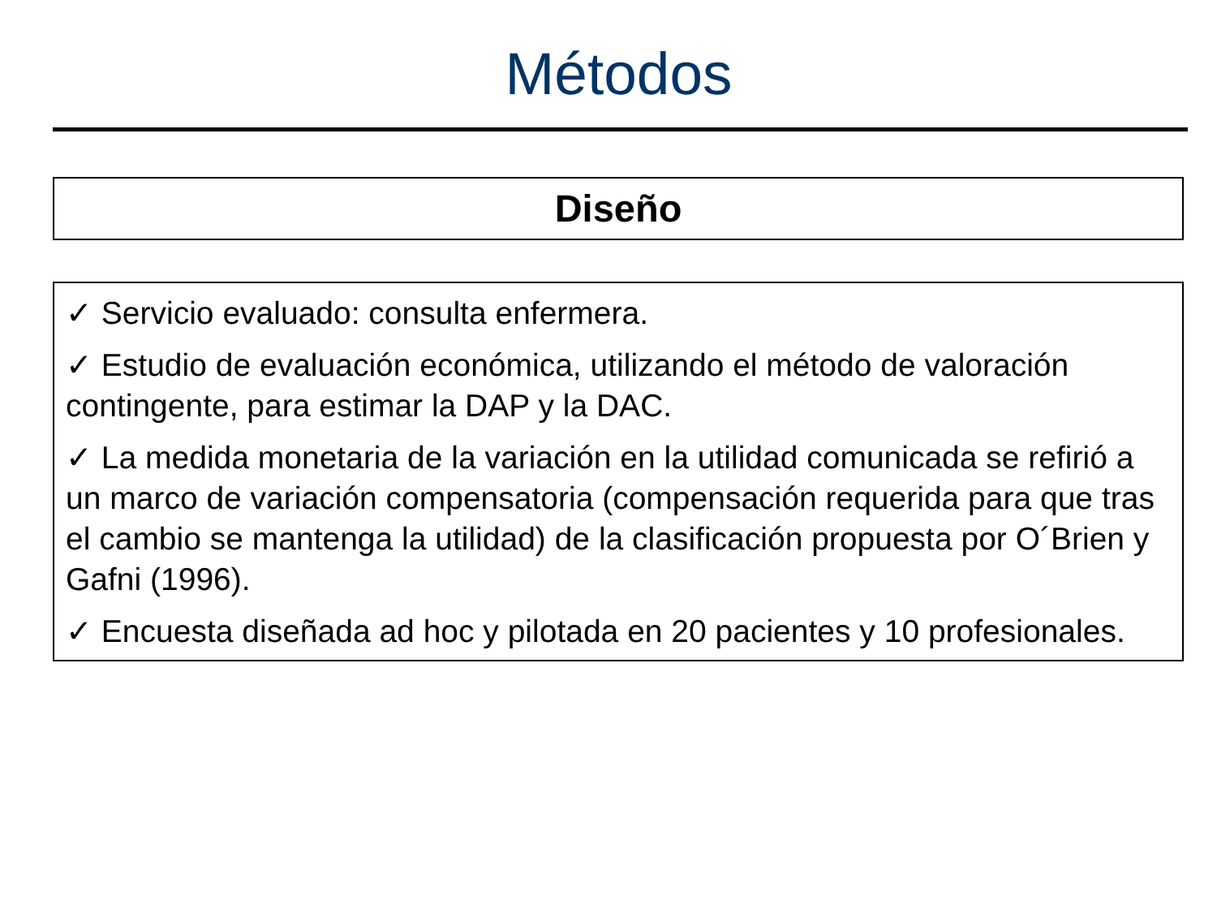Métodos
Diseño
✓ Servicio evaluado: consulta enfermera.
✓ Estudio de evaluación económica, utilizando el método de valoración contingente, para estimar la DAP y la DAC.
✓ La medida monetaria de la variación en la utilidad comunicada se refirió a un marco de variación compensatoria (compensación requerida para que tras el cambio se mantenga la utilidad) de la clasificación propuesta por O´Brien y Gafni (1996).
✓ Encuesta diseñada ad hoc y pilotada en 20 pacientes y 10 profesionales.